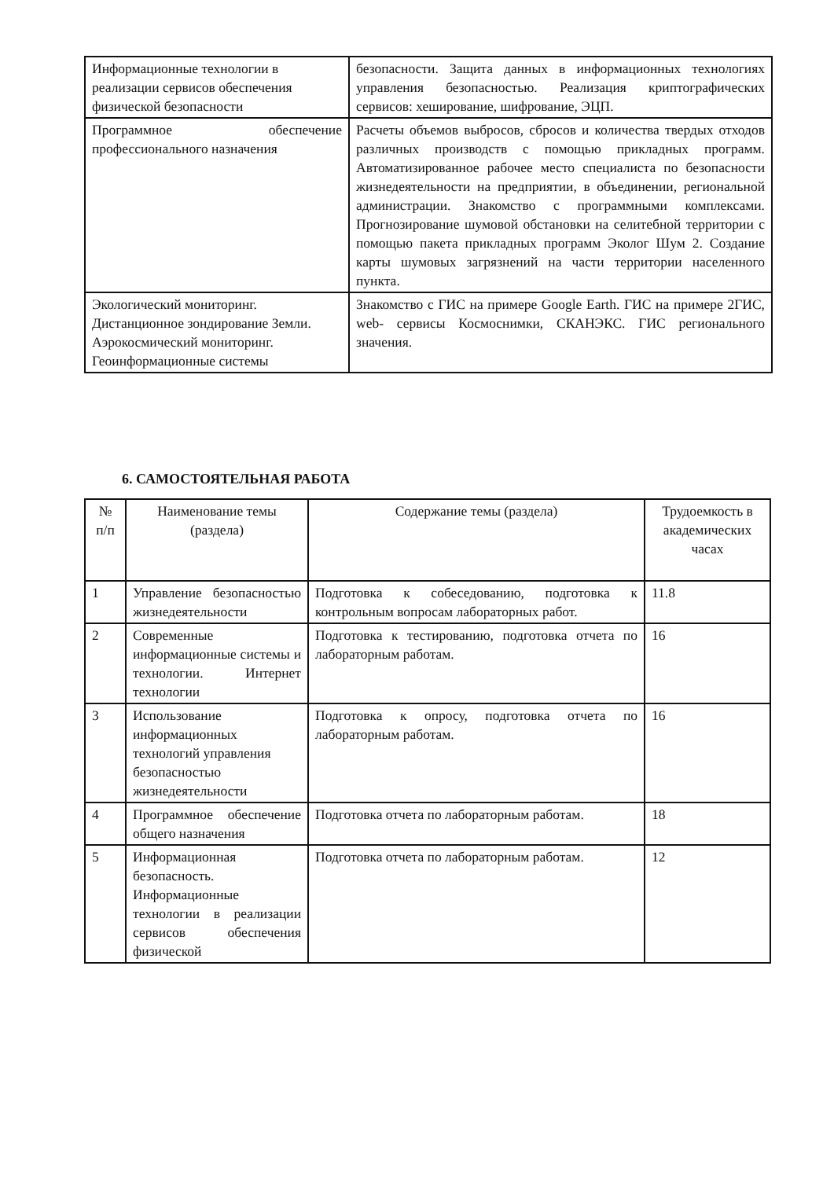| Информационные технологии в реализации сервисов обеспечения физической безопасности | безопасности. Защита данных в информационных технологиях управления безопасностью. Реализация криптографических сервисов: хеширование, шифрование, ЭЦП. |
| Программное обеспечение профессионального назначения | Расчеты объемов выбросов, сбросов и количества твердых отходов различных производств с помощью прикладных программ. Автоматизированное рабочее место специалиста по безопасности жизнедеятельности на предприятии, в объединении, региональной администрации. Знакомство с программными комплексами. Прогнозирование шумовой обстановки на селитебной территории с помощью пакета прикладных программ Эколог Шум 2. Создание карты шумовых загрязнений на части территории населенного пункта. |
| Экологический мониторинг. Дистанционное зондирование Земли. Аэрокосмический мониторинг. Геоинформационные системы | Знакомство с ГИС на примере Google Earth. ГИС на примере 2ГИС, web- сервисы Космоснимки, СКАНЭКС. ГИС регионального значения. |
6. САМОСТОЯТЕЛЬНАЯ РАБОТА
| № п/п | Наименование темы (раздела) | Содержание темы (раздела) | Трудоемкость в академических часах |
| --- | --- | --- | --- |
| 1 | Управление безопасностью жизнедеятельности | Подготовка к собеседованию, подготовка к контрольным вопросам лабораторных работ. | 11.8 |
| 2 | Современные информационные системы и технологии. Интернет технологии | Подготовка к тестированию, подготовка отчета по лабораторным работам. | 16 |
| 3 | Использование информационных технологий управления безопасностью жизнедеятельности | Подготовка к опросу, подготовка отчета по лабораторным работам. | 16 |
| 4 | Программное обеспечение общего назначения | Подготовка отчета по лабораторным работам. | 18 |
| 5 | Информационная безопасность. Информационные технологии в реализации сервисов обеспечения физической | Подготовка отчета по лабораторным работам. | 12 |